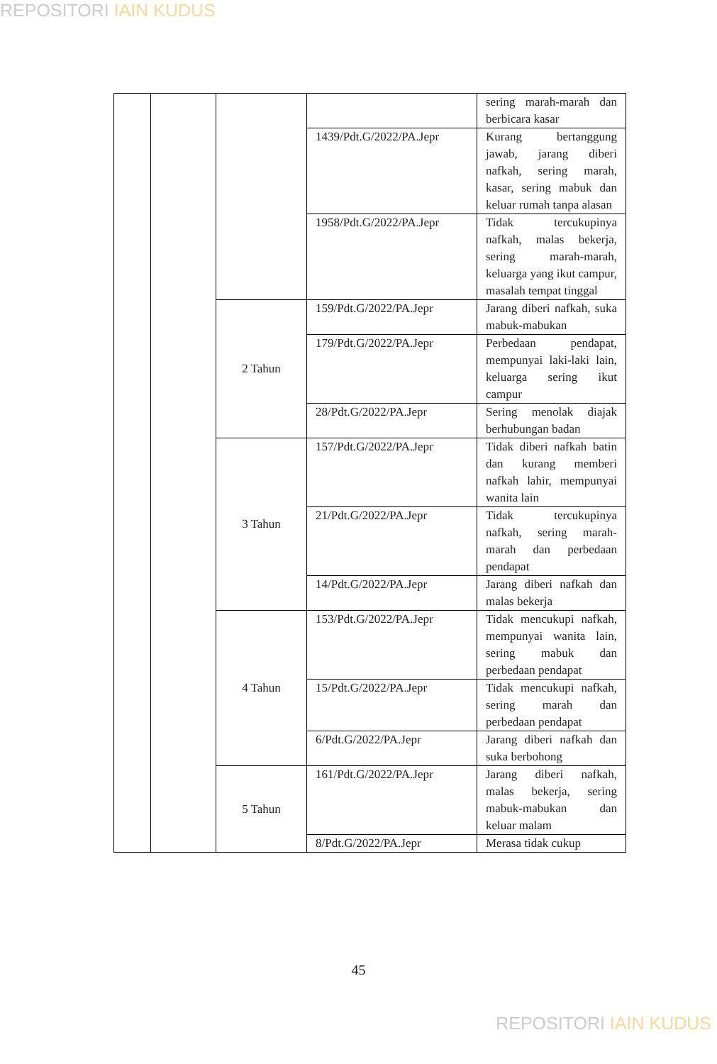REPOSITORI IAIN KUDUS
| | | | | sering marah-marah dan berbicara kasar |
| | | | 1439/Pdt.G/2022/PA.Jepr | Kurang bertanggung jawab, jarang diberi nafkah, sering marah, kasar, sering mabuk dan keluar rumah tanpa alasan |
| | | | 1958/Pdt.G/2022/PA.Jepr | Tidak tercukupinya nafkah, malas bekerja, sering marah-marah, keluarga yang ikut campur, masalah tempat tinggal |
| | | 2 Tahun | 159/Pdt.G/2022/PA.Jepr | Jarang diberi nafkah, suka mabuk-mabukan |
| | | | 179/Pdt.G/2022/PA.Jepr | Perbedaan pendapat, mempunyai laki-laki lain, keluarga sering ikut campur |
| | | | 28/Pdt.G/2022/PA.Jepr | Sering menolak diajak berhubungan badan |
| | | 3 Tahun | 157/Pdt.G/2022/PA.Jepr | Tidak diberi nafkah batin dan kurang memberi nafkah lahir, mempunyai wanita lain |
| | | | 21/Pdt.G/2022/PA.Jepr | Tidak tercukupinya nafkah, sering marah-marah dan perbedaan pendapat |
| | | | 14/Pdt.G/2022/PA.Jepr | Jarang diberi nafkah dan malas bekerja |
| | | 4 Tahun | 153/Pdt.G/2022/PA.Jepr | Tidak mencukupi nafkah, mempunyai wanita lain, sering mabuk dan perbedaan pendapat |
| | | | 15/Pdt.G/2022/PA.Jepr | Tidak mencukupi nafkah, sering marah dan perbedaan pendapat |
| | | | 6/Pdt.G/2022/PA.Jepr | Jarang diberi nafkah dan suka berbohong |
| | | 5 Tahun | 161/Pdt.G/2022/PA.Jepr | Jarang diberi nafkah, malas bekerja, sering mabuk-mabukan dan keluar malam |
| | | | 8/Pdt.G/2022/PA.Jepr | Merasa tidak cukup |
45
REPOSITORI IAIN KUDUS